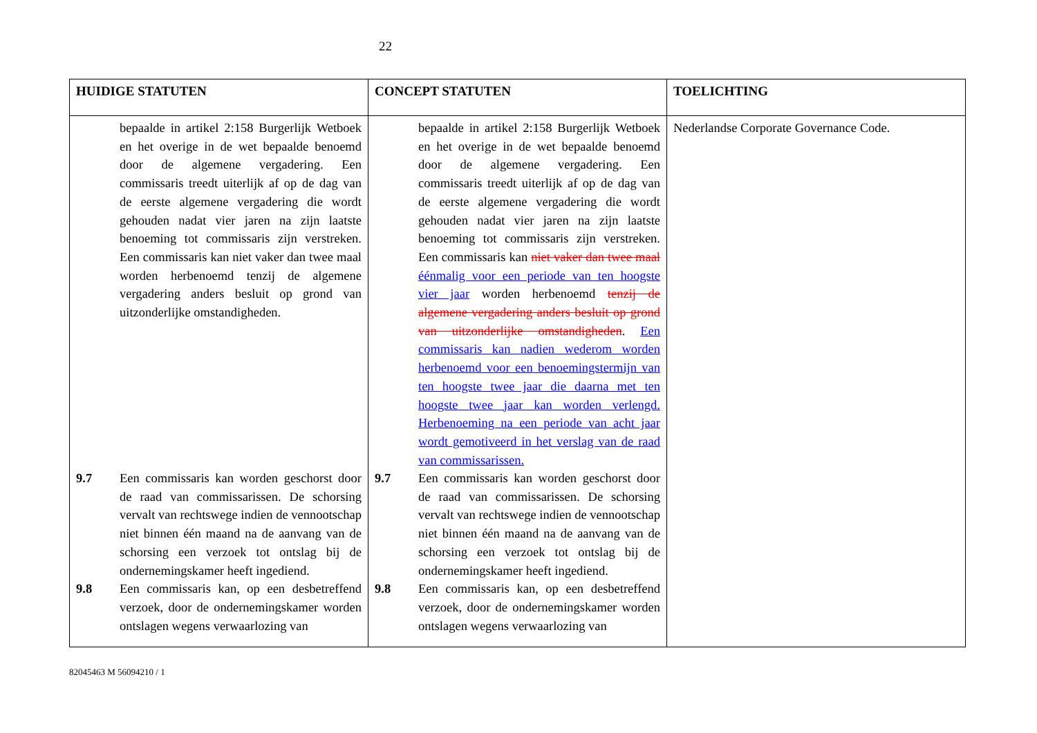22
| HUIDIGE STATUTEN | CONCEPT STATUTEN | TOELICHTING |
| --- | --- | --- |
| bepaalde in artikel 2:158 Burgerlijk Wetboek en het overige in de wet bepaalde benoemd door de algemene vergadering. Een commissaris treedt uiterlijk af op de dag van de eerste algemene vergadering die wordt gehouden nadat vier jaren na zijn laatste benoeming tot commissaris zijn verstreken. Een commissaris kan niet vaker dan twee maal worden herbenoemd tenzij de algemene vergadering anders besluit op grond van uitzonderlijke omstandigheden. 9.7 Een commissaris kan worden geschorst door de raad van commissarissen. De schorsing vervalt van rechtswege indien de vennootschap niet binnen één maand na de aanvang van de schorsing een verzoek tot ontslag bij de ondernemingskamer heeft ingediend. 9.8 Een commissaris kan, op een desbetreffend verzoek, door de ondernemingskamer worden ontslagen wegens verwaarlozing van | bepaalde in artikel 2:158 Burgerlijk Wetboek en het overige in de wet bepaalde benoemd door de algemene vergadering. Een commissaris treedt uiterlijk af op de dag van de eerste algemene vergadering die wordt gehouden nadat vier jaren na zijn laatste benoeming tot commissaris zijn verstreken. Een commissaris kan niet vaker dan twee maal éénmalig voor een periode van ten hoogste vier jaar worden herbenoemd tenzij de algemene vergadering anders besluit op grond van uitzonderlijke omstandigheden . Een commissaris kan nadien wederom worden herbenoemd voor een benoemingstermijn van ten hoogste twee jaar die daarna met ten hoogste twee jaar kan worden verlengd. Herbenoeming na een periode van acht jaar wordt gemotiveerd in het verslag van de raad van commissarissen. 9.7 Een commissaris kan worden geschorst door de raad van commissarissen. De schorsing vervalt van rechtswege indien de vennootschap niet binnen één maand na de aanvang van de schorsing een verzoek tot ontslag bij de ondernemingskamer heeft ingediend. 9.8 Een commissaris kan, op een desbetreffend verzoek, door de ondernemingskamer worden ontslagen wegens verwaarlozing van | Nederlandse Corporate Governance Code. |
82045463 M 56094210 / 1